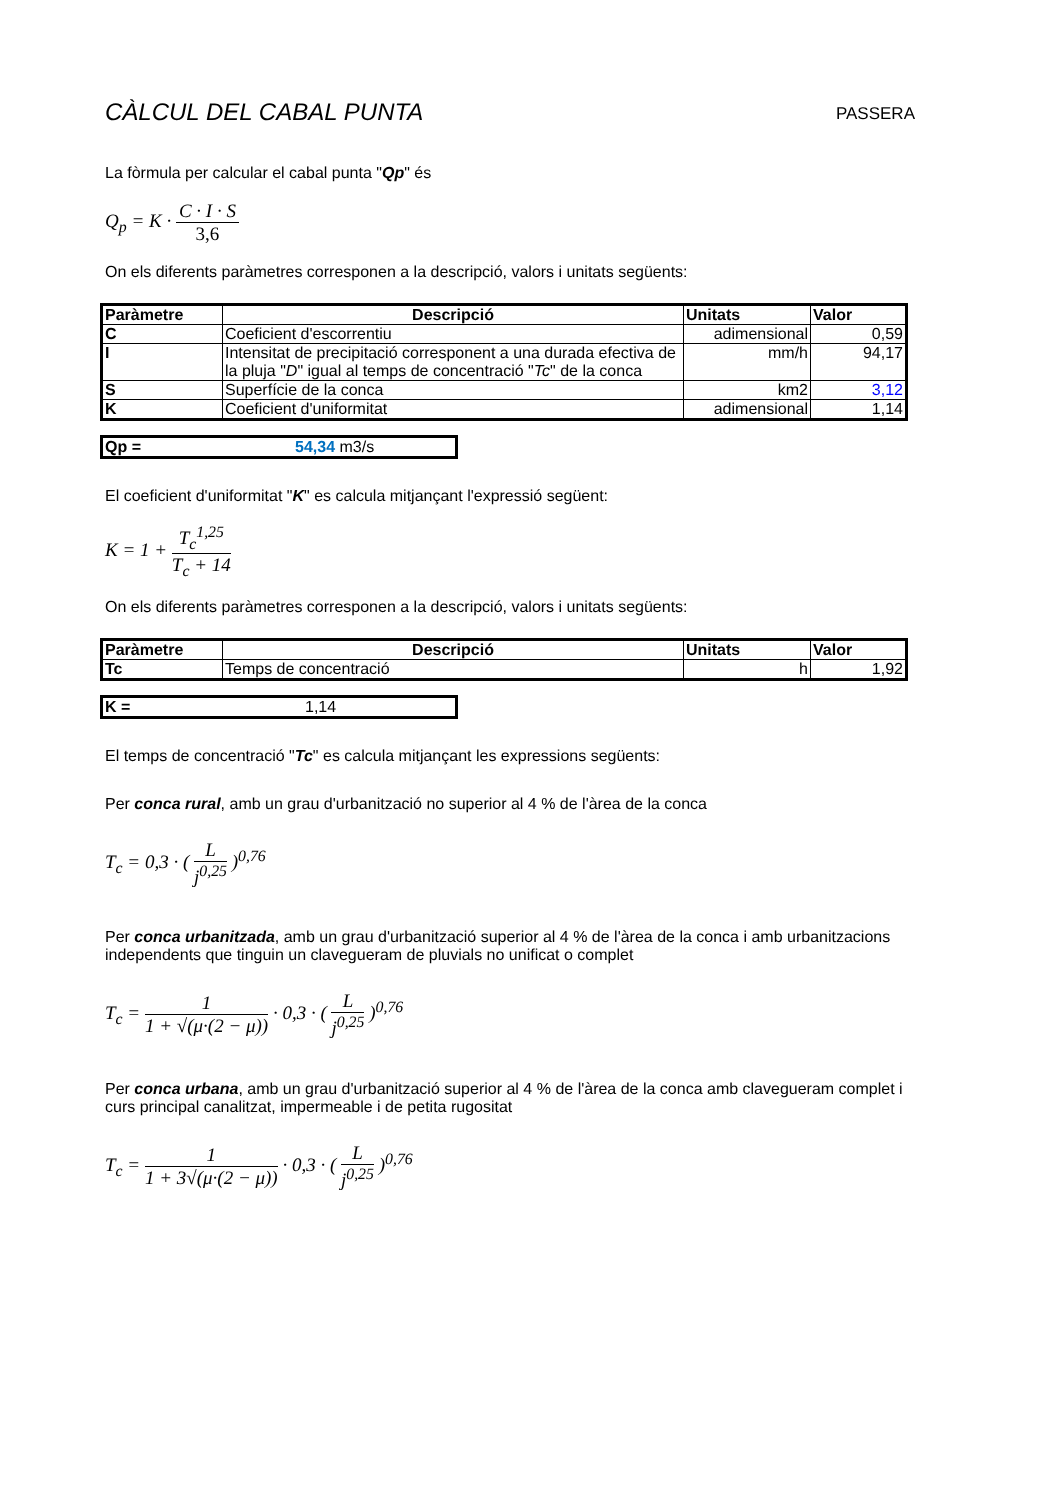CÀLCUL DEL CABAL PUNTA PASSERA
La fòrmula per calcular el cabal punta "Qp" és
Q<sub>p</sub> = K · C · I · S 3,6
On els diferents paràmetres corresponen a la descripció, valors i unitats següents:
| Paràmetre | Descripció | Unitats | Valor |
| --- | --- | --- | --- |
| C | Coeficient d'escorrentiu | adimensional | 0,59 |
| I | Intensitat de precipitació corresponent a una durada efectiva de la pluja " D " igual al temps de concentració " Tc " de la conca | mm/h | 94,17 |
| S | Superfície de la conca | km2 | 3,12 |
| K | Coeficient d'uniformitat | adimensional | 1,14 |
Qp = 54,34 m3/s
El coeficient d'uniformitat "K" es calcula mitjançant l'expressió següent:
K = 1 + T<sub>c</sub><sup>1,25</sup> T<sub>c</sub> + 14
On els diferents paràmetres corresponen a la descripció, valors i unitats següents:
| Paràmetre | Descripció | Unitats | Valor |
| --- | --- | --- | --- |
| Tc | Temps de concentració | h | 1,92 |
K = 1,14
El temps de concentració "Tc" es calcula mitjançant les expressions següents:
Per conca rural, amb un grau d'urbanització no superior al 4 % de l'àrea de la conca
T<sub>c</sub> = 0,3 · ( L j<sup>0,25</sup> )<sup>0,76</sup>
Per conca urbanitzada, amb un grau d'urbanització superior al 4 % de l'àrea de la conca i amb urbanitzacions independents que tinguin un clavegueram de pluvials no unificat o complet
T<sub>c</sub> = 1 1 + √(μ·(2 − μ)) · 0,3 · ( L j<sup>0,25</sup> )<sup>0,76</sup>
Per conca urbana, amb un grau d'urbanització superior al 4 % de l'àrea de la conca amb clavegueram complet i curs principal canalitzat, impermeable i de petita rugositat
T<sub>c</sub> = 1 1 + 3√(μ·(2 − μ)) · 0,3 · ( L j<sup>0,25</sup> )<sup>0,76</sup>